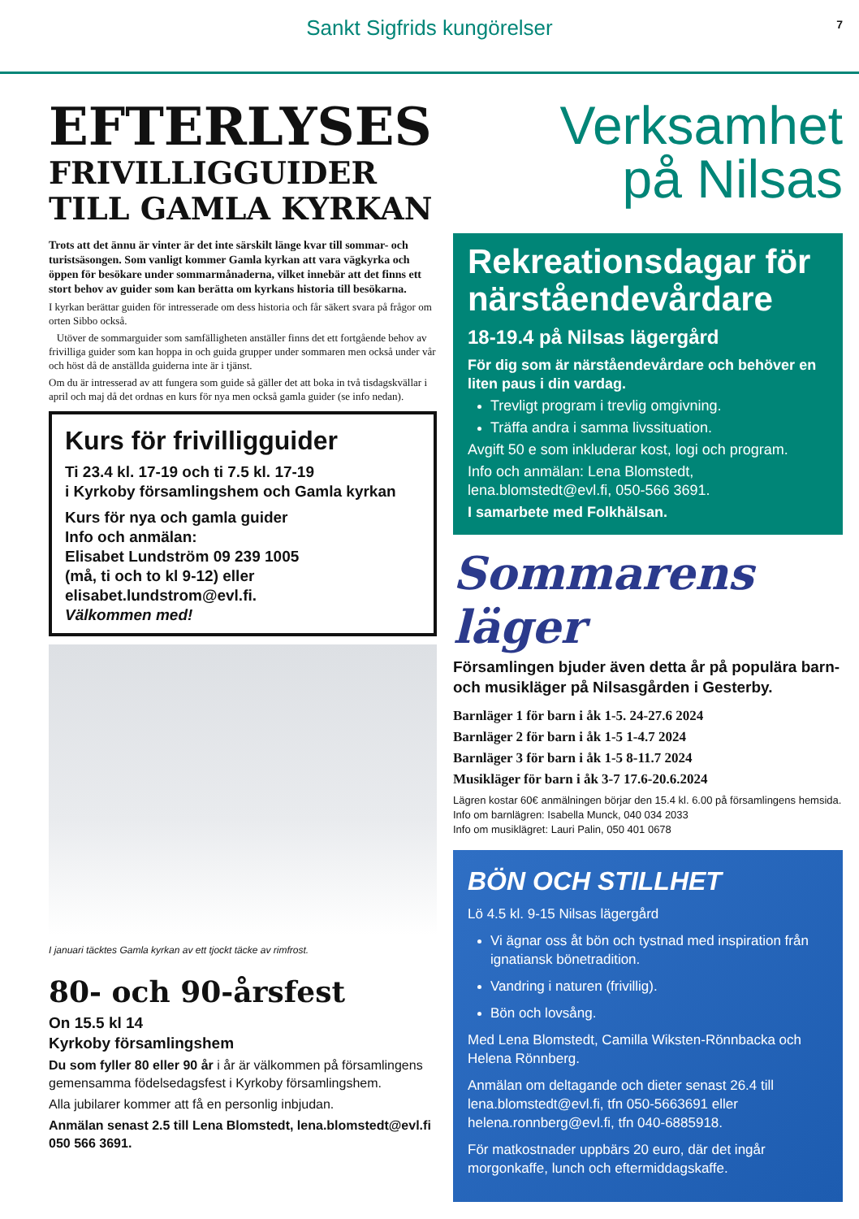Sankt Sigfrids kungörelser
7
EFTERLYSES
FRIVILLIGGUIDER TILL GAMLA KYRKAN
Trots att det ännu är vinter är det inte särskilt länge kvar till sommar- och turistsäsongen. Som vanligt kommer Gamla kyrkan att vara vägkyrka och öppen för besökare under sommarmånaderna, vilket innebär att det finns ett stort behov av guider som kan berätta om kyrkans historia till besökarna.
I kyrkan berättar guiden för intresserade om dess historia och får säkert svara på frågor om orten Sibbo också.
Utöver de sommarguider som samfälligheten anställer finns det ett fortgående behov av frivilliga guider som kan hoppa in och guida grupper under sommaren men också under vår och höst då de anställda guiderna inte är i tjänst.
Om du är intresserad av att fungera som guide så gäller det att boka in två tisdagskvällar i april och maj då det ordnas en kurs för nya men också gamla guider (se info nedan).
Kurs för frivilligguider
Ti 23.4 kl. 17-19 och ti 7.5 kl. 17-19
i Kyrkoby församlingshem och Gamla kyrkan
Kurs för nya och gamla guider
Info och anmälan:
Elisabet Lundström 09 239 1005
(må, ti och to kl 9-12) eller
elisabet.lundstrom@evl.fi.
Välkommen med!
I januari täcktes Gamla kyrkan av ett tjockt täcke av rimfrost.
80- och 90-årsfest
On 15.5 kl 14
Kyrkoby församlingshem
Du som fyller 80 eller 90 år i år är välkommen på församlingens gemensamma födelsedagsfest i Kyrkoby församlingshem.
Alla jubilarer kommer att få en personlig inbjudan.
Anmälan senast 2.5 till Lena Blomstedt, lena.blomstedt@evl.fi 050 566 3691.
Verksamhet
på Nilsas
Rekreationsdagar för närståendevårdare
18-19.4 på Nilsas lägergård
För dig som är närståendevårdare och behöver en liten paus i din vardag.
Trevligt program i trevlig omgivning.
Träffa andra i samma livssituation.
Avgift 50 e som inkluderar kost, logi och program.
Info och anmälan: Lena Blomstedt, lena.blomstedt@evl.fi, 050-566 3691.
I samarbete med Folkhälsan.
Sommarens läger
Församlingen bjuder även detta år på populära barn- och musikläger på Nilsasgården i Gesterby.
Barnläger 1 för barn i åk 1-5. 24-27.6 2024
Barnläger 2 för barn i åk 1-5 1-4.7 2024
Barnläger 3 för barn i åk 1-5 8-11.7 2024
Musikläger för barn i åk 3-7 17.6-20.6.2024
Lägren kostar 60€ anmälningen börjar den 15.4 kl. 6.00 på församlingens hemsida.
Info om barnlägren: Isabella Munck, 040 034 2033
Info om musiklägret: Lauri Palin, 050 401 0678
BÖN OCH STILLHET
Lö 4.5 kl. 9-15 Nilsas lägergård
Vi ägnar oss åt bön och tystnad med inspiration från ignatiansk bönetradition.
Vandring i naturen (frivillig).
Bön och lovsång.
Med Lena Blomstedt, Camilla Wiksten-Rönnbacka och Helena Rönnberg.
Anmälan om deltagande och dieter senast 26.4 till lena.blomstedt@evl.fi, tfn 050-5663691 eller helena.ronnberg@evl.fi, tfn 040-6885918.
För matkostnader uppbärs 20 euro, där det ingår morgonkaffe, lunch och eftermiddagskaffe.